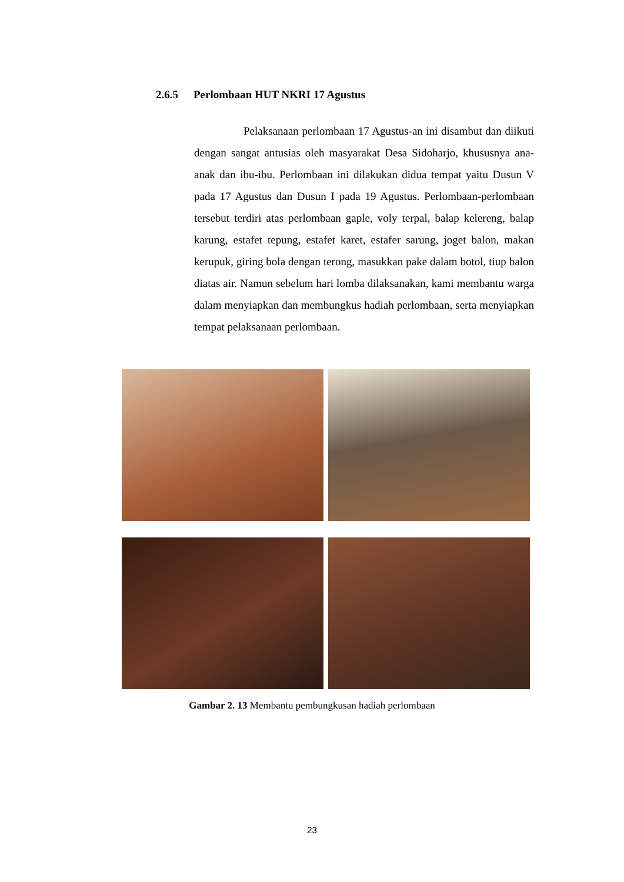2.6.5 Perlombaan HUT NKRI 17 Agustus
Pelaksanaan perlombaan 17 Agustus-an ini disambut dan diikuti dengan sangat antusias oleh masyarakat Desa Sidoharjo, khususnya ana-anak dan ibu-ibu. Perlombaan ini dilakukan didua tempat yaitu Dusun V pada 17 Agustus dan Dusun I pada 19 Agustus. Perlombaan-perlombaan tersebut terdiri atas perlombaan gaple, voly terpal, balap kelereng, balap karung, estafet tepung, estafet karet, estafer sarung, joget balon, makan kerupuk, giring bola dengan terong, masukkan pake dalam botol, tiup balon diatas air. Namun sebelum hari lomba dilaksanakan, kami membantu warga dalam menyiapkan dan membungkus hadiah perlombaan, serta menyiapkan tempat pelaksanaan perlombaan.
Gambar 2. 13 Membantu pembungkusan hadiah perlombaan
23